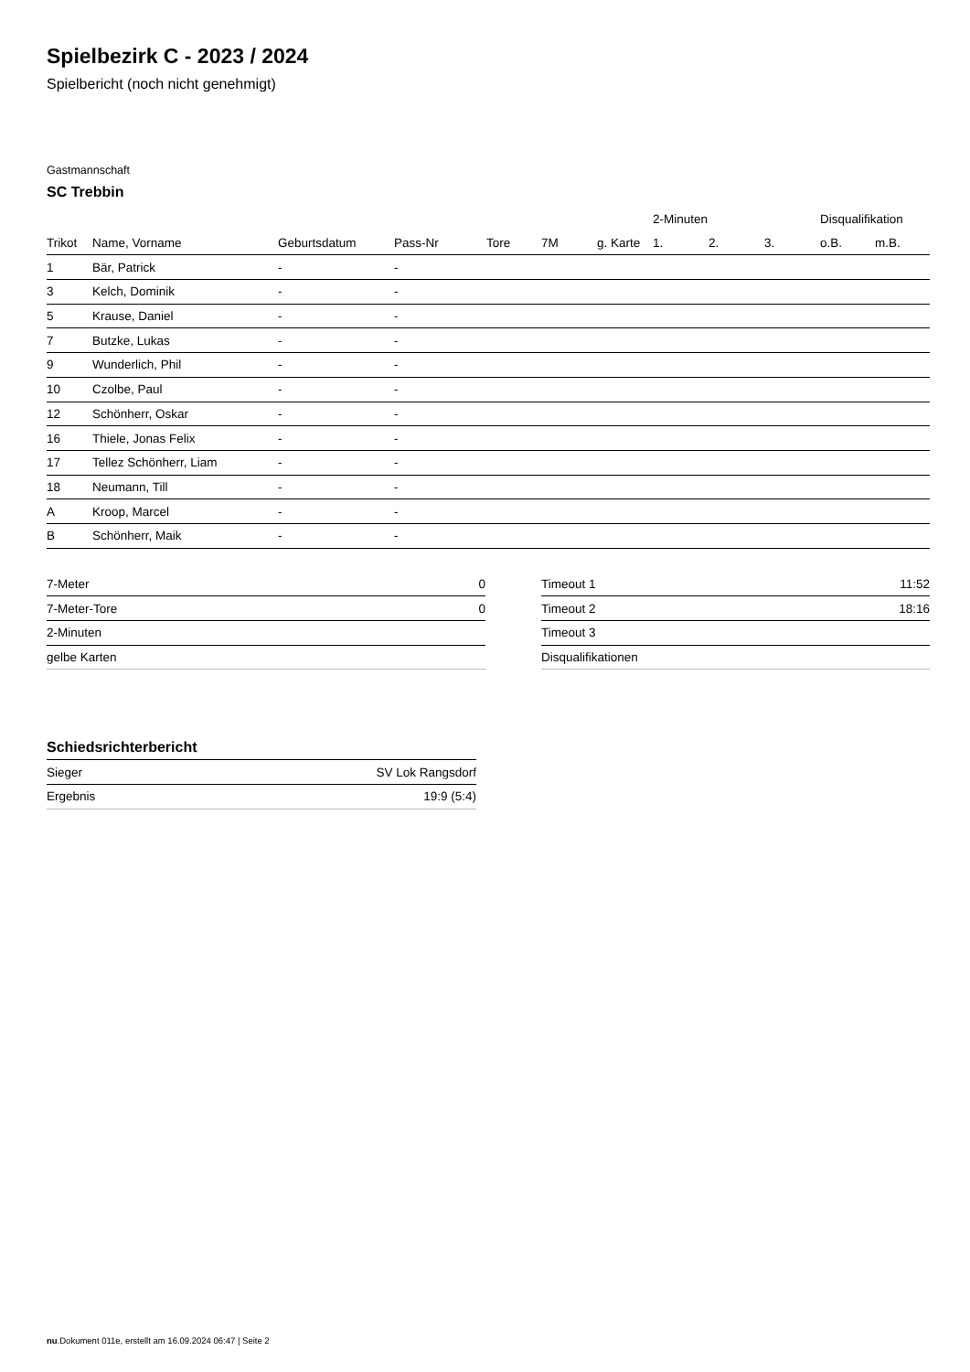Spielbezirk C - 2023 / 2024
Spielbericht (noch nicht genehmigt)
Gastmannschaft
SC Trebbin
| | | | | | | | 2-Minuten | | | Disqualifikation | |
| --- | --- | --- | --- | --- | --- | --- | --- | --- | --- | --- | --- |
| Trikot | Name, Vorname | Geburtsdatum | Pass-Nr | Tore | 7M | g. Karte | 1. | 2. | 3. | o.B. | m.B. |
| 1 | Bär, Patrick | - | - | | | | | | | | |
| 3 | Kelch, Dominik | - | - | | | | | | | | |
| 5 | Krause, Daniel | - | - | | | | | | | | |
| 7 | Butzke, Lukas | - | - | | | | | | | | |
| 9 | Wunderlich, Phil | - | - | | | | | | | | |
| 10 | Czolbe, Paul | - | - | | | | | | | | |
| 12 | Schönherr, Oskar | - | - | | | | | | | | |
| 16 | Thiele, Jonas Felix | - | - | | | | | | | | |
| 17 | Tellez Schönherr, Liam | - | - | | | | | | | | |
| 18 | Neumann, Till | - | - | | | | | | | | |
| A | Kroop, Marcel | - | - | | | | | | | | |
| B | Schönherr, Maik | - | - | | | | | | | | |
| 7-Meter | 0 |
| 7-Meter-Tore | 0 |
| 2-Minuten | |
| gelbe Karten | |
| Timeout 1 | 11:52 |
| Timeout 2 | 18:16 |
| Timeout 3 | |
| Disqualifikationen | |
Schiedsrichterbericht
| Sieger | SV Lok Rangsdorf |
| Ergebnis | 19:9 (5:4) |
nu.Dokument 011e, erstellt am 16.09.2024 06:47 | Seite 2